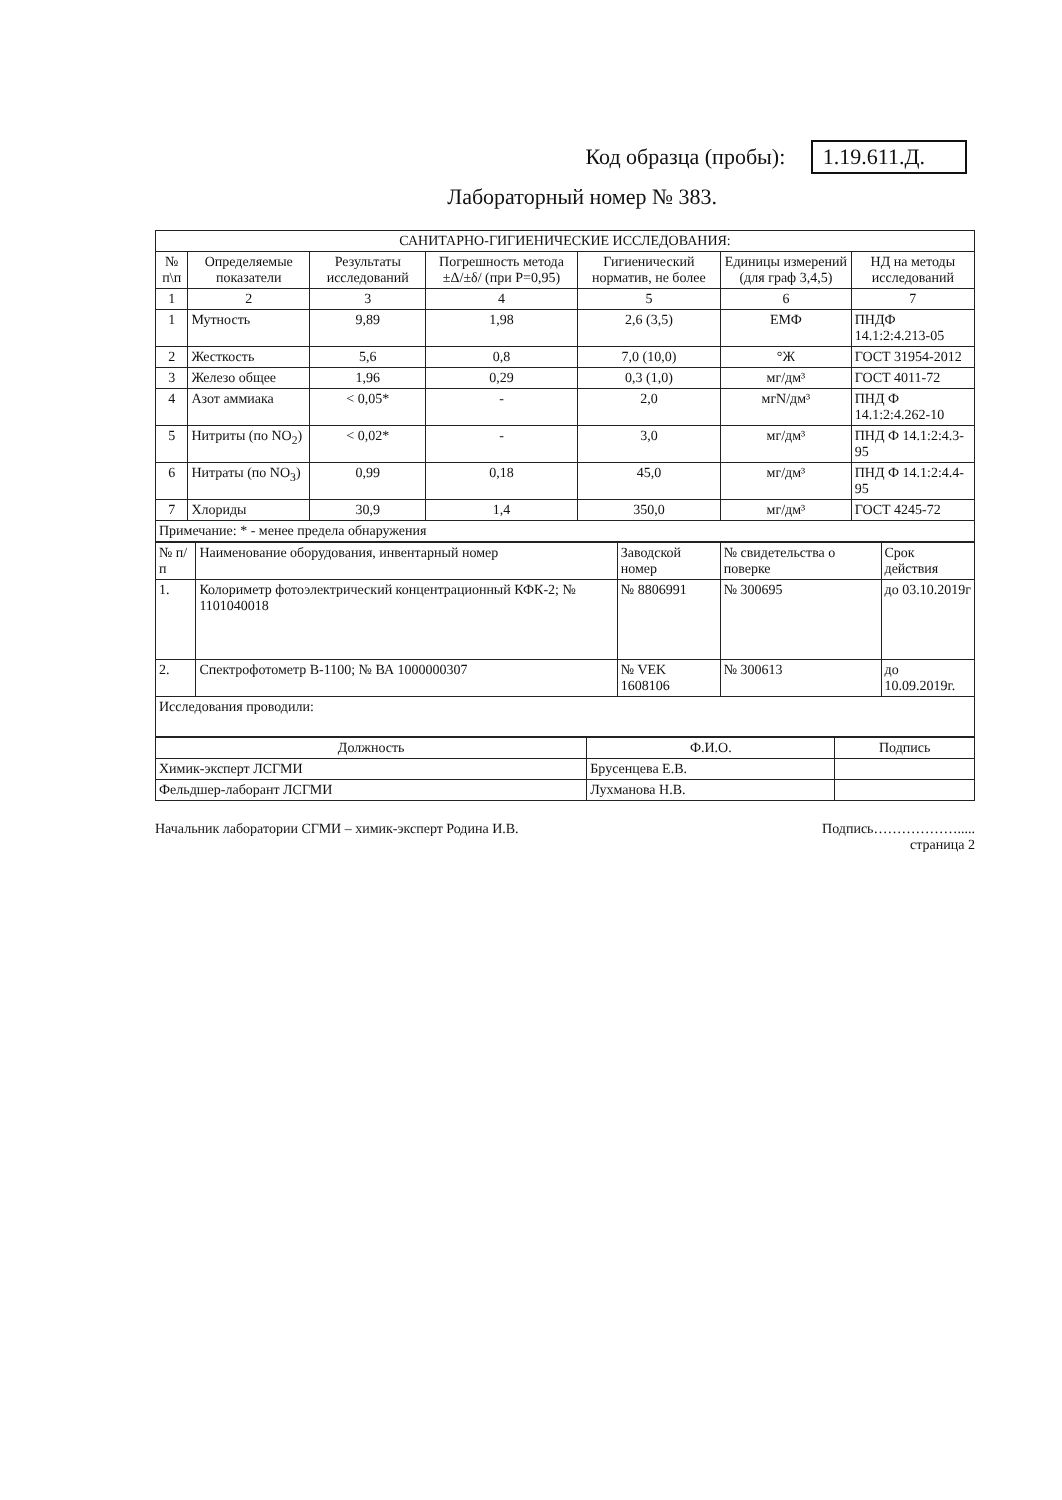Код образца (пробы): 1.19.611.Д.
Лабораторный номер № 383.
| САНИТАРНО-ГИГИЕНИЧЕСКИЕ ИССЛЕДОВАНИЯ: | | | | | | |
| --- | --- | --- | --- | --- | --- | --- |
| № п\п | Определяемые показатели | Результаты исследований | Погрешность метода ±Δ/±δ/ (при Р=0,95) | Гигиенический норматив, не более | Единицы измерений (для граф 3,4,5) | НД на методы исследований |
| 1 | 2 | 3 | 4 | 5 | 6 | 7 |
| 1 | Мутность | 9,89 | 1,98 | 2,6 (3,5) | ЕМФ | ПНДФ 14.1:2:4.213-05 |
| 2 | Жесткость | 5,6 | 0,8 | 7,0 (10,0) | °Ж | ГОСТ 31954-2012 |
| 3 | Железо общее | 1,96 | 0,29 | 0,3 (1,0) | мг/дм³ | ГОСТ 4011-72 |
| 4 | Азот аммиака | < 0,05* | - | 2,0 | мгN/дм³ | ПНД Ф 14.1:2:4.262-10 |
| 5 | Нитриты (по NO<sub>2</sub>) | < 0,02* | - | 3,0 | мг/дм³ | ПНД Ф 14.1:2:4.3-95 |
| 6 | Нитраты (по NO<sub>3</sub>) | 0,99 | 0,18 | 45,0 | мг/дм³ | ПНД Ф 14.1:2:4.4-95 |
| 7 | Хлориды | 30,9 | 1,4 | 350,0 | мг/дм³ | ГОСТ 4245-72 |
| Примечание: * - менее предела обнаружения | | | | | | |
| № п/п | Наименование оборудования, инвентарный номер | Заводской номер | № свидетельства о поверке | Срок действия |
| 1. | Колориметр фотоэлектрический концентрационный КФК-2; № 1101040018 | № 8806991 | № 300695 | до 03.10.2019г |
| 2. | Спектрофотометр В-1100; № ВА 1000000307 | № VEK 1608106 | № 300613 | до 10.09.2019г. |
| Исследования проводили: | | | | |
| Должность | Ф.И.О. | Подпись |
| --- | --- | --- |
| Химик-эксперт ЛСГМИ | Брусенцева Е.В. | |
| Фельдшер-лаборант ЛСГМИ | Лухманова Н.В. | |
Начальник лаборатории СГМИ – химик-эксперт Родина И.В. Подпись……………….....
страница 2